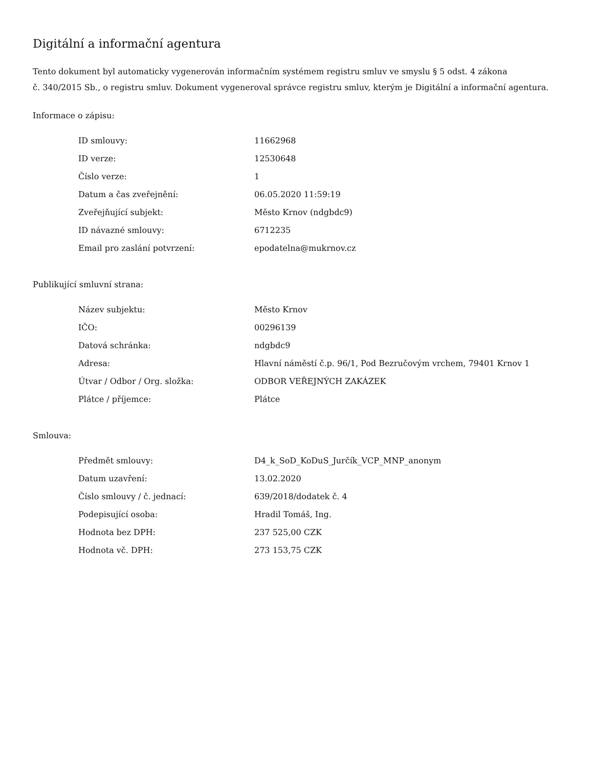Digitální a informační agentura
Tento dokument byl automaticky vygenerován informačním systémem registru smluv ve smyslu § 5 odst. 4 zákona
č. 340/2015 Sb., o registru smluv. Dokument vygeneroval správce registru smluv, kterým je Digitální a informační agentura.
Informace o zápisu:
| ID smlouvy: | 11662968 |
| ID verze: | 12530648 |
| Číslo verze: | 1 |
| Datum a čas zveřejnění: | 06.05.2020 11:59:19 |
| Zveřejňující subjekt: | Město Krnov (ndgbdc9) |
| ID návazné smlouvy: | 6712235 |
| Email pro zaslání potvrzení: | epodatelna@mukrnov.cz |
Publikující smluvní strana:
| Název subjektu: | Město Krnov |
| IČO: | 00296139 |
| Datová schránka: | ndgbdc9 |
| Adresa: | Hlavní náměstí č.p. 96/1, Pod Bezručovým vrchem, 79401 Krnov 1 |
| Útvar / Odbor / Org. složka: | ODBOR VEŘEJNÝCH ZAKÁZEK |
| Plátce / příjemce: | Plátce |
Smlouva:
| Předmět smlouvy: | D4_k_SoD_KoDuS_Jurčík_VCP_MNP_anonym |
| Datum uzavření: | 13.02.2020 |
| Číslo smlouvy / č. jednací: | 639/2018/dodatek č. 4 |
| Podepisující osoba: | Hradil Tomáš, Ing. |
| Hodnota bez DPH: | 237 525,00 CZK |
| Hodnota vč. DPH: | 273 153,75 CZK |